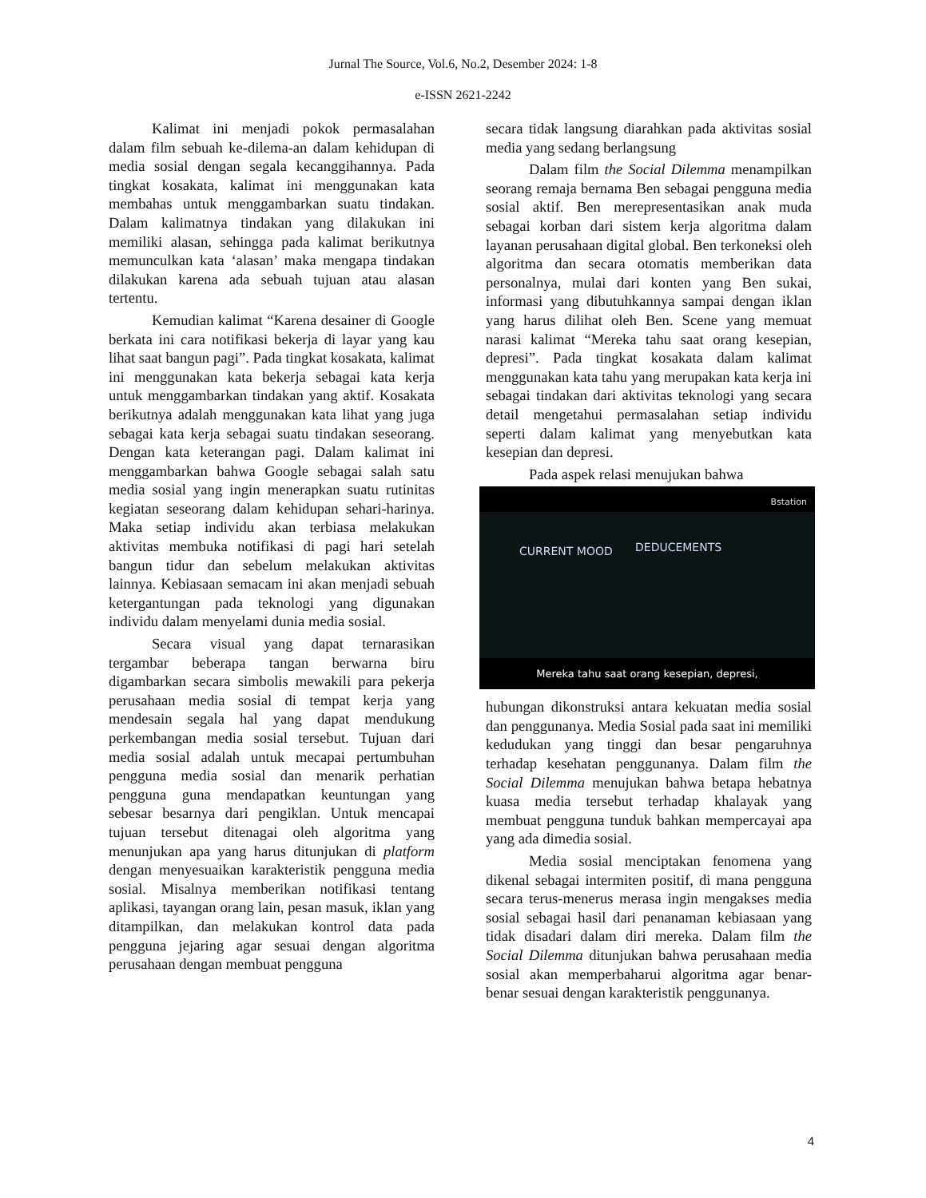Jurnal The Source, Vol.6, No.2, Desember 2024: 1-8
e-ISSN 2621-2242
Kalimat ini menjadi pokok permasalahan dalam film sebuah ke-dilema-an dalam kehidupan di media sosial dengan segala kecanggihannya. Pada tingkat kosakata, kalimat ini menggunakan kata membahas untuk menggambarkan suatu tindakan. Dalam kalimatnya tindakan yang dilakukan ini memiliki alasan, sehingga pada kalimat berikutnya memunculkan kata ‘alasan’ maka mengapa tindakan dilakukan karena ada sebuah tujuan atau alasan tertentu.
Kemudian kalimat “Karena desainer di Google berkata ini cara notifikasi bekerja di layar yang kau lihat saat bangun pagi”. Pada tingkat kosakata, kalimat ini menggunakan kata bekerja sebagai kata kerja untuk menggambarkan tindakan yang aktif. Kosakata berikutnya adalah menggunakan kata lihat yang juga sebagai kata kerja sebagai suatu tindakan seseorang. Dengan kata keterangan pagi. Dalam kalimat ini menggambarkan bahwa Google sebagai salah satu media sosial yang ingin menerapkan suatu rutinitas kegiatan seseorang dalam kehidupan sehari-harinya. Maka setiap individu akan terbiasa melakukan aktivitas membuka notifikasi di pagi hari setelah bangun tidur dan sebelum melakukan aktivitas lainnya. Kebiasaan semacam ini akan menjadi sebuah ketergantungan pada teknologi yang digunakan individu dalam menyelami dunia media sosial.
Secara visual yang dapat ternarasikan tergambar beberapa tangan berwarna biru digambarkan secara simbolis mewakili para pekerja perusahaan media sosial di tempat kerja yang mendesain segala hal yang dapat mendukung perkembangan media sosial tersebut. Tujuan dari media sosial adalah untuk mecapai pertumbuhan pengguna media sosial dan menarik perhatian pengguna guna mendapatkan keuntungan yang sebesar besarnya dari pengiklan. Untuk mencapai tujuan tersebut ditenagai oleh algoritma yang menunjukan apa yang harus ditunjukan di platform dengan menyesuaikan karakteristik pengguna media sosial. Misalnya memberikan notifikasi tentang aplikasi, tayangan orang lain, pesan masuk, iklan yang ditampilkan, dan melakukan kontrol data pada pengguna jejaring agar sesuai dengan algoritma perusahaan dengan membuat pengguna
secara tidak langsung diarahkan pada aktivitas sosial media yang sedang berlangsung
Dalam film the Social Dilemma menampilkan seorang remaja bernama Ben sebagai pengguna media sosial aktif. Ben merepresentasikan anak muda sebagai korban dari sistem kerja algoritma dalam layanan perusahaan digital global. Ben terkoneksi oleh algoritma dan secara otomatis memberikan data personalnya, mulai dari konten yang Ben sukai, informasi yang dibutuhkannya sampai dengan iklan yang harus dilihat oleh Ben. Scene yang memuat narasi kalimat “Mereka tahu saat orang kesepian, depresi”. Pada tingkat kosakata dalam kalimat menggunakan kata tahu yang merupakan kata kerja ini sebagai tindakan dari aktivitas teknologi yang secara detail mengetahui permasalahan setiap individu seperti dalam kalimat yang menyebutkan kata kesepian dan depresi.
Pada aspek relasi menujukan bahwa
Bstation
CURRENT MOOD DEDUCEMENTS
Mereka tahu saat orang kesepian, depresi,
hubungan dikonstruksi antara kekuatan media sosial dan penggunanya. Media Sosial pada saat ini memiliki kedudukan yang tinggi dan besar pengaruhnya terhadap kesehatan penggunanya. Dalam film the Social Dilemma menujukan bahwa betapa hebatnya kuasa media tersebut terhadap khalayak yang membuat pengguna tunduk bahkan mempercayai apa yang ada dimedia sosial.
Media sosial menciptakan fenomena yang dikenal sebagai intermiten positif, di mana pengguna secara terus-menerus merasa ingin mengakses media sosial sebagai hasil dari penanaman kebiasaan yang tidak disadari dalam diri mereka. Dalam film the Social Dilemma ditunjukan bahwa perusahaan media sosial akan memperbaharui algoritma agar benar-benar sesuai dengan karakteristik penggunanya.
4